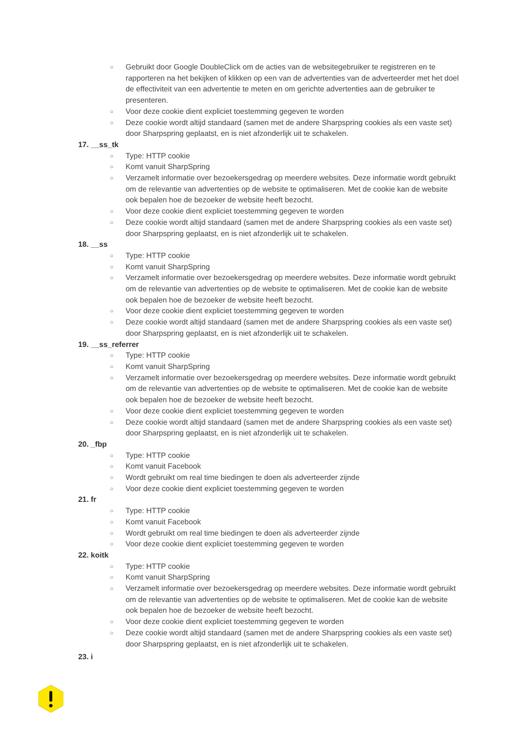○ Gebruikt door Google DoubleClick om de acties van de websitegebruiker te registreren en te rapporteren na het bekijken of klikken op een van de advertenties van de adverteerder met het doel de effectiviteit van een advertentie te meten en om gerichte advertenties aan de gebruiker te presenteren.
○ Voor deze cookie dient expliciet toestemming gegeven te worden
○ Deze cookie wordt altijd standaard (samen met de andere Sharpspring cookies als een vaste set) door Sharpspring geplaatst, en is niet afzonderlijk uit te schakelen.
17. __ss_tk
○ Type: HTTP cookie
○ Komt vanuit SharpSpring
○ Verzamelt informatie over bezoekersgedrag op meerdere websites. Deze informatie wordt gebruikt om de relevantie van advertenties op de website te optimaliseren. Met de cookie kan de website ook bepalen hoe de bezoeker de website heeft bezocht.
○ Voor deze cookie dient expliciet toestemming gegeven te worden
○ Deze cookie wordt altijd standaard (samen met de andere Sharpspring cookies als een vaste set) door Sharpspring geplaatst, en is niet afzonderlijk uit te schakelen.
18. __ss
○ Type: HTTP cookie
○ Komt vanuit SharpSpring
○ Verzamelt informatie over bezoekersgedrag op meerdere websites. Deze informatie wordt gebruikt om de relevantie van advertenties op de website te optimaliseren. Met de cookie kan de website ook bepalen hoe de bezoeker de website heeft bezocht.
○ Voor deze cookie dient expliciet toestemming gegeven te worden
○ Deze cookie wordt altijd standaard (samen met de andere Sharpspring cookies als een vaste set) door Sharpspring geplaatst, en is niet afzonderlijk uit te schakelen.
19. __ss_referrer
○ Type: HTTP cookie
○ Komt vanuit SharpSpring
○ Verzamelt informatie over bezoekersgedrag op meerdere websites. Deze informatie wordt gebruikt om de relevantie van advertenties op de website te optimaliseren. Met de cookie kan de website ook bepalen hoe de bezoeker de website heeft bezocht.
○ Voor deze cookie dient expliciet toestemming gegeven te worden
○ Deze cookie wordt altijd standaard (samen met de andere Sharpspring cookies als een vaste set) door Sharpspring geplaatst, en is niet afzonderlijk uit te schakelen.
20. _fbp
○ Type: HTTP cookie
○ Komt vanuit Facebook
○ Wordt gebruikt om real time biedingen te doen als adverteerder zijnde
○ Voor deze cookie dient expliciet toestemming gegeven te worden
21. fr
○ Type: HTTP cookie
○ Komt vanuit Facebook
○ Wordt gebruikt om real time biedingen te doen als adverteerder zijnde
○ Voor deze cookie dient expliciet toestemming gegeven te worden
22. koitk
○ Type: HTTP cookie
○ Komt vanuit SharpSpring
○ Verzamelt informatie over bezoekersgedrag op meerdere websites. Deze informatie wordt gebruikt om de relevantie van advertenties op de website te optimaliseren. Met de cookie kan de website ook bepalen hoe de bezoeker de website heeft bezocht.
○ Voor deze cookie dient expliciet toestemming gegeven te worden
○ Deze cookie wordt altijd standaard (samen met de andere Sharpspring cookies als een vaste set) door Sharpspring geplaatst, en is niet afzonderlijk uit te schakelen.
23. i